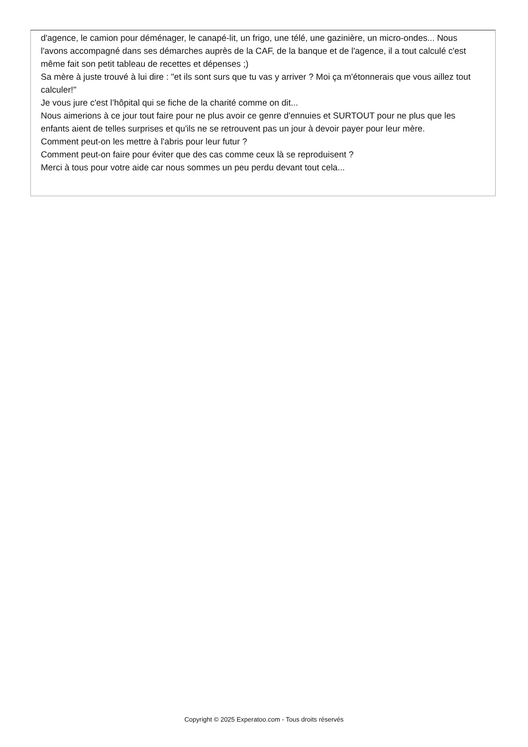d'agence, le camion pour déménager, le canapé-lit, un frigo, une télé, une gazinière, un micro-ondes... Nous l'avons accompagné dans ses démarches auprès de la CAF, de la banque et de l'agence, il a tout calculé c'est même fait son petit tableau de recettes et dépenses ;)
Sa mère à juste trouvé à lui dire : "et ils sont surs que tu vas y arriver ? Moi ça m'étonnerais que vous aillez tout calculer!"
Je vous jure c'est l’hôpital qui se fiche de la charité comme on dit...
Nous aimerions à ce jour tout faire pour ne plus avoir ce genre d'ennuies et SURTOUT pour ne plus que les enfants aient de telles surprises et qu'ils ne se retrouvent pas un jour à devoir payer pour leur mère.
Comment peut-on les mettre à l'abris pour leur futur ?
Comment peut-on faire pour éviter que des cas comme ceux là se reproduisent ?
Merci à tous pour votre aide car nous sommes un peu perdu devant tout cela...
Copyright © 2025 Experatoo.com - Tous droits réservés